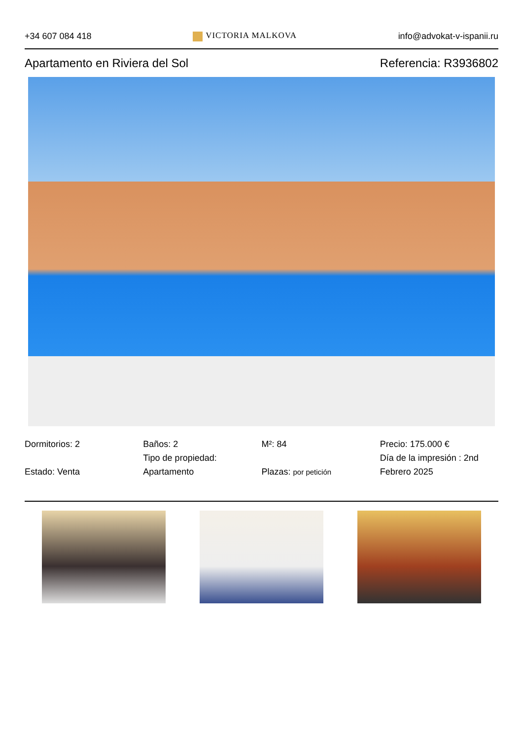+34 607 084 418 VICTORIA MALKOVA info@advokat-v-ispanii.ru
Apartamento en Riviera del Sol Referencia: R3936802
Dormitorios: 2
Estado: Venta
Baños: 2
Tipo de propiedad: Apartamento
M²: 84
Plazas: por petición
Precio: 175.000 €
Día de la impresión : 2nd Febrero 2025